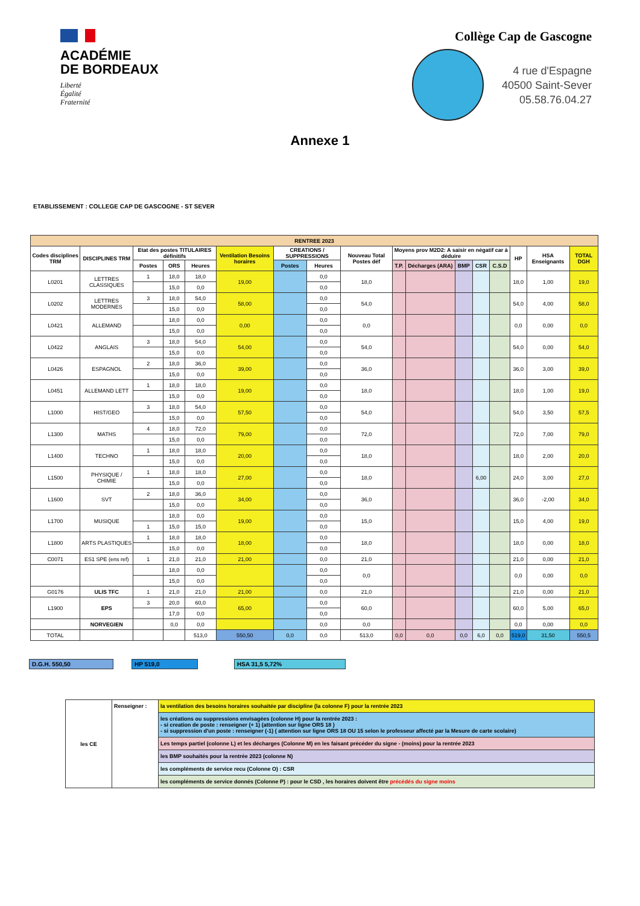ACADÉMIE
DE BORDEAUX
Liberté
Égalité
Fraternité
Collège Cap de Gascogne
4 rue d'Espagne
40500 Saint-Sever
05.58.76.04.27
Annexe 1
ETABLISSEMENT : COLLEGE CAP DE GASCOGNE - ST SEVER
| RENTREE 2023 | | | | | | | | | | | | | | | | |
| --- | --- | --- | --- | --- | --- | --- | --- | --- | --- | --- | --- | --- | --- | --- | --- | --- |
| Codes disciplines TRM | DISCIPLINES TRM | Etat des postes TITULAIRES définitifs | | | Ventilation Besoins horaires | CREATIONS / SUPPRESSIONS | | Nouveau Total Postes déf | Moyens prov M2D2: A saisir en négatif car à déduire | | | | | HP | HSA Enseignants | TOTAL DGH |
| | | Postes | ORS | Heures | | Postes | Heures | | T.P. | Décharges (ARA) | BMP | CSR | C.S.D | | | |
| L0201 | LETTRES CLASSIQUES | 1 | 18,0 | 18,0 | 19,00 | | 0,0 | 18,0 | | | | | | 18,0 | 1,00 | 19,0 |
| | | | 15,0 | 0,0 | | | 0,0 | | | | | | | | | |
| L0202 | LETTRES MODERNES | 3 | 18,0 | 54,0 | 58,00 | | 0,0 | 54,0 | | | | | | 54,0 | 4,00 | 58,0 |
| | | | 15,0 | 0,0 | | | 0,0 | | | | | | | | | |
| L0421 | ALLEMAND | | 18,0 | 0,0 | 0,00 | | 0,0 | 0,0 | | | | | | 0,0 | 0,00 | 0,0 |
| | | | 15,0 | 0,0 | | | 0,0 | | | | | | | | | |
| L0422 | ANGLAIS | 3 | 18,0 | 54,0 | 54,00 | | 0,0 | 54,0 | | | | | | 54,0 | 0,00 | 54,0 |
| | | | 15,0 | 0,0 | | | 0,0 | | | | | | | | | |
| L0426 | ESPAGNOL | 2 | 18,0 | 36,0 | 39,00 | | 0,0 | 36,0 | | | | | | 36,0 | 3,00 | 39,0 |
| | | | 15,0 | 0,0 | | | 0,0 | | | | | | | | | |
| L0451 | ALLEMAND LETT | 1 | 18,0 | 18,0 | 19,00 | | 0,0 | 18,0 | | | | | | 18,0 | 1,00 | 19,0 |
| | | | 15,0 | 0,0 | | | 0,0 | | | | | | | | | |
| L1000 | HIST/GEO | 3 | 18,0 | 54,0 | 57,50 | | 0,0 | 54,0 | | | | | | 54,0 | 3,50 | 57,5 |
| | | | 15,0 | 0,0 | | | 0,0 | | | | | | | | | |
| L1300 | MATHS | 4 | 18,0 | 72,0 | 79,00 | | 0,0 | 72,0 | | | | | | 72,0 | 7,00 | 79,0 |
| | | | 15,0 | 0,0 | | | 0,0 | | | | | | | | | |
| L1400 | TECHNO | 1 | 18,0 | 18,0 | 20,00 | | 0,0 | 18,0 | | | | | | 18,0 | 2,00 | 20,0 |
| | | | 15,0 | 0,0 | | | 0,0 | | | | | | | | | |
| L1500 | PHYSIQUE / CHIMIE | 1 | 18,0 | 18,0 | 27,00 | | 0,0 | 18,0 | | | | 6,00 | | 24,0 | 3,00 | 27,0 |
| | | | 15,0 | 0,0 | | | 0,0 | | | | | | | | | |
| L1600 | SVT | 2 | 18,0 | 36,0 | 34,00 | | 0,0 | 36,0 | | | | | | 36,0 | -2,00 | 34,0 |
| | | | 15,0 | 0,0 | | | 0,0 | | | | | | | | | |
| L1700 | MUSIQUE | | 18,0 | 0,0 | 19,00 | | 0,0 | 15,0 | | | | | | 15,0 | 4,00 | 19,0 |
| | | 1 | 15,0 | 15,0 | | | 0,0 | | | | | | | | | |
| L1800 | ARTS PLASTIQUES | 1 | 18,0 | 18,0 | 18,00 | | 0,0 | 18,0 | | | | | | 18,0 | 0,00 | 18,0 |
| | | | 15,0 | 0,0 | | | 0,0 | | | | | | | | | |
| C0071 | ES1 SPE (ens ref) | 1 | 21,0 | 21,0 | 21,00 | | 0,0 | 21,0 | | | | | | 21,0 | 0,00 | 21,0 |
| | | | 18,0 | 0,0 | | | 0,0 | 0,0 | | | | | | 0,0 | 0,00 | 0,0 |
| | | | 15,0 | 0,0 | | | 0,0 | | | | | | | | | |
| G0176 | ULIS TFC | 1 | 21,0 | 21,0 | 21,00 | | 0,0 | 21,0 | | | | | | 21,0 | 0,00 | 21,0 |
| L1900 | EPS | 3 | 20,0 | 60,0 | 65,00 | | 0,0 | 60,0 | | | | | | 60,0 | 5,00 | 65,0 |
| | | | 17,0 | 0,0 | | | 0,0 | | | | | | | | | |
| | NORVEGIEN | | 0,0 | 0,0 | | | 0,0 | 0,0 | | | | | | 0,0 | 0,00 | 0,0 |
| TOTAL | | | | 513,0 | 550,50 | 0,0 | 0,0 | 513,0 | 0,0 | 0,0 | 0,0 | 6,0 | 0,0 | 519,0 | 31,50 | 550,5 |
D.G.H. 550,50 HP 519,0 HSA 31,5 5,72%
| les CE | Renseigner : | la ventilation des besoins horaires souhaitée par discipline (la colonne F) pour la rentrée 2023 |
| | | les créations ou suppressions envisagées (colonne H) pour la rentrée 2023 : - si creation de poste : renseigner (+ 1) (attention sur ligne ORS 18 ) - si suppression d'un poste : renseigner (-1) ( attention sur ligne ORS 18 OU 15 selon le professeur affecté par la Mesure de carte scolaire) |
| | | Les temps partiel (colonne L) et les décharges (Colonne M) en les faisant précéder du signe - (moins) pour la rentrée 2023 |
| | | les BMP souhaités pour la rentrée 2023 (colonne N) |
| | | les compléments de service recu (Colonne O) : CSR |
| | | les compléments de service donnés (Colonne P) : pour le CSD , les horaires doivent être précédés du signe moins |